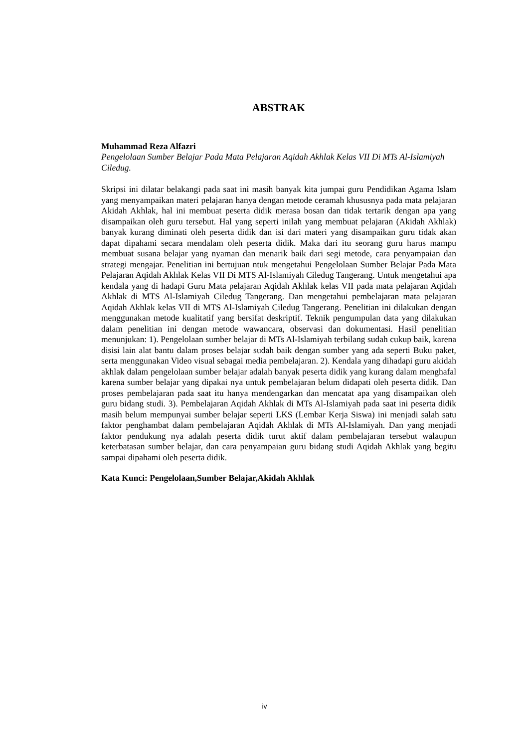ABSTRAK
Muhammad Reza Alfazri
Pengelolaan Sumber Belajar Pada Mata Pelajaran Aqidah Akhlak Kelas VII Di MTs Al-Islamiyah Ciledug.
Skripsi ini dilatar belakangi pada saat ini masih banyak kita jumpai guru Pendidikan Agama Islam yang menyampaikan materi pelajaran hanya dengan metode ceramah khususnya pada mata pelajaran Akidah Akhlak, hal ini membuat peserta didik merasa bosan dan tidak tertarik dengan apa yang disampaikan oleh guru tersebut. Hal yang seperti inilah yang membuat pelajaran (Akidah Akhlak) banyak kurang diminati oleh peserta didik dan isi dari materi yang disampaikan guru tidak akan dapat dipahami secara mendalam oleh peserta didik. Maka dari itu seorang guru harus mampu membuat susana belajar yang nyaman dan menarik baik dari segi metode, cara penyampaian dan strategi mengajar. Penelitian ini bertujuan ntuk mengetahui Pengelolaan Sumber Belajar Pada Mata Pelajaran Aqidah Akhlak Kelas VII Di MTS Al-Islamiyah Ciledug Tangerang. Untuk mengetahui apa kendala yang di hadapi Guru Mata pelajaran Aqidah Akhlak kelas VII pada mata pelajaran Aqidah Akhlak di MTS Al-Islamiyah Ciledug Tangerang. Dan mengetahui pembelajaran mata pelajaran Aqidah Akhlak kelas VII di MTS Al-Islamiyah Ciledug Tangerang. Penelitian ini dilakukan dengan menggunakan metode kualitatif yang bersifat deskriptif. Teknik pengumpulan data yang dilakukan dalam penelitian ini dengan metode wawancara, observasi dan dokumentasi. Hasil penelitian menunjukan: 1). Pengelolaan sumber belajar di MTs Al-Islamiyah terbilang sudah cukup baik, karena disisi lain alat bantu dalam proses belajar sudah baik dengan sumber yang ada seperti Buku paket, serta menggunakan Video visual sebagai media pembelajaran. 2). Kendala yang dihadapi guru akidah akhlak dalam pengelolaan sumber belajar adalah banyak peserta didik yang kurang dalam menghafal karena sumber belajar yang dipakai nya untuk pembelajaran belum didapati oleh peserta didik. Dan proses pembelajaran pada saat itu hanya mendengarkan dan mencatat apa yang disampaikan oleh guru bidang studi. 3). Pembelajaran Aqidah Akhlak di MTs Al-Islamiyah pada saat ini peserta didik masih belum mempunyai sumber belajar seperti LKS (Lembar Kerja Siswa) ini menjadi salah satu faktor penghambat dalam pembelajaran Aqidah Akhlak di MTs Al-Islamiyah. Dan yang menjadi faktor pendukung nya adalah peserta didik turut aktif dalam pembelajaran tersebut walaupun keterbatasan sumber belajar, dan cara penyampaian guru bidang studi Aqidah Akhlak yang begitu sampai dipahami oleh peserta didik.
Kata Kunci: Pengelolaan,Sumber Belajar,Akidah Akhlak
iv